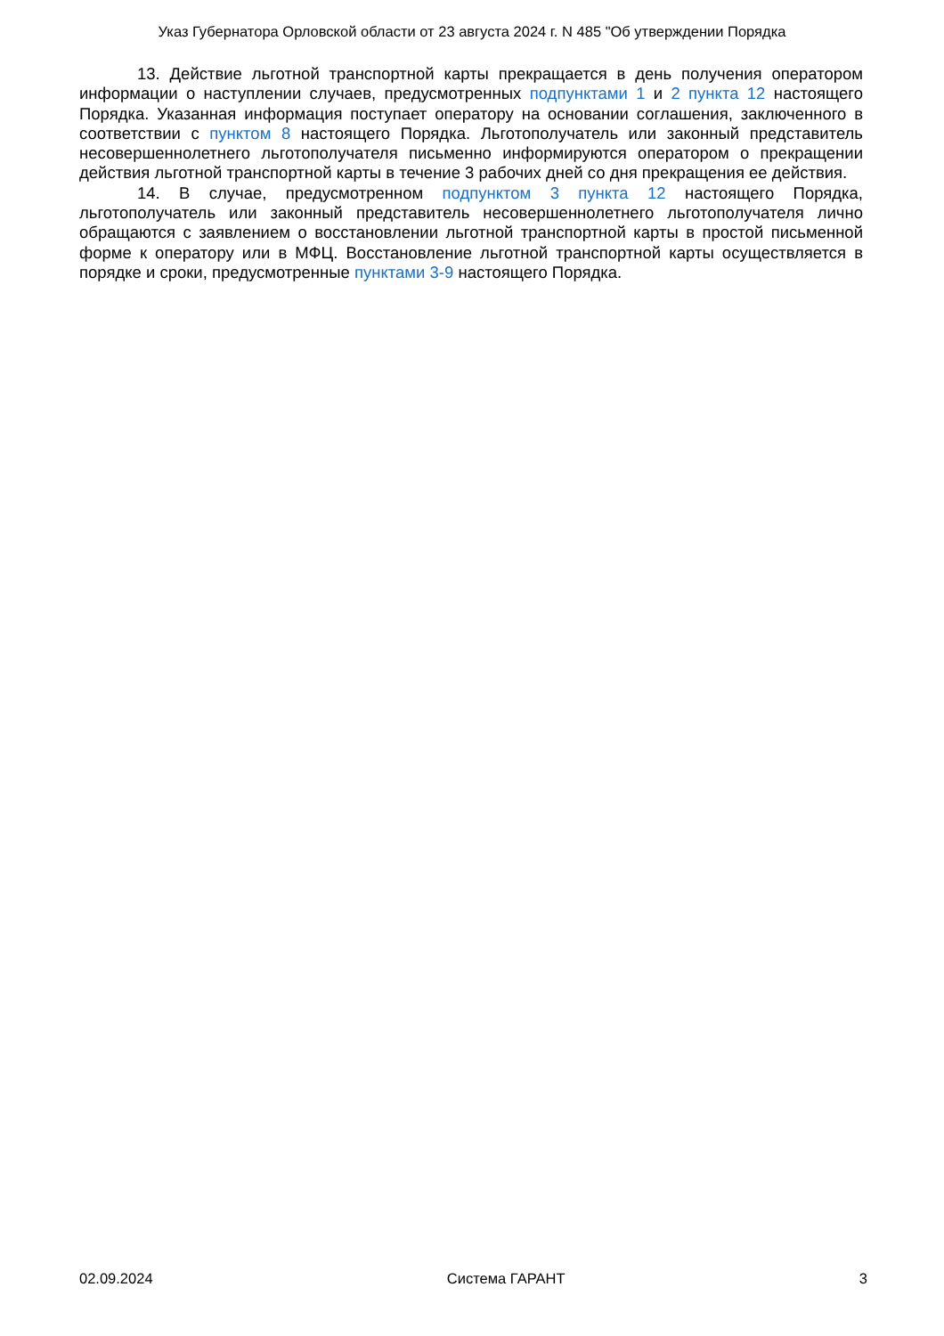Указ Губернатора Орловской области от 23 августа 2024 г. N 485 "Об утверждении Порядка
13. Действие льготной транспортной карты прекращается в день получения оператором информации о наступлении случаев, предусмотренных подпунктами 1 и 2 пункта 12 настоящего Порядка. Указанная информация поступает оператору на основании соглашения, заключенного в соответствии с пунктом 8 настоящего Порядка. Льготополучатель или законный представитель несовершеннолетнего льготополучателя письменно информируются оператором о прекращении действия льготной транспортной карты в течение 3 рабочих дней со дня прекращения ее действия.
14. В случае, предусмотренном подпунктом 3 пункта 12 настоящего Порядка, льготополучатель или законный представитель несовершеннолетнего льготополучателя лично обращаются с заявлением о восстановлении льготной транспортной карты в простой письменной форме к оператору или в МФЦ. Восстановление льготной транспортной карты осуществляется в порядке и сроки, предусмотренные пунктами 3-9 настоящего Порядка.
02.09.2024 Система ГАРАНТ 3